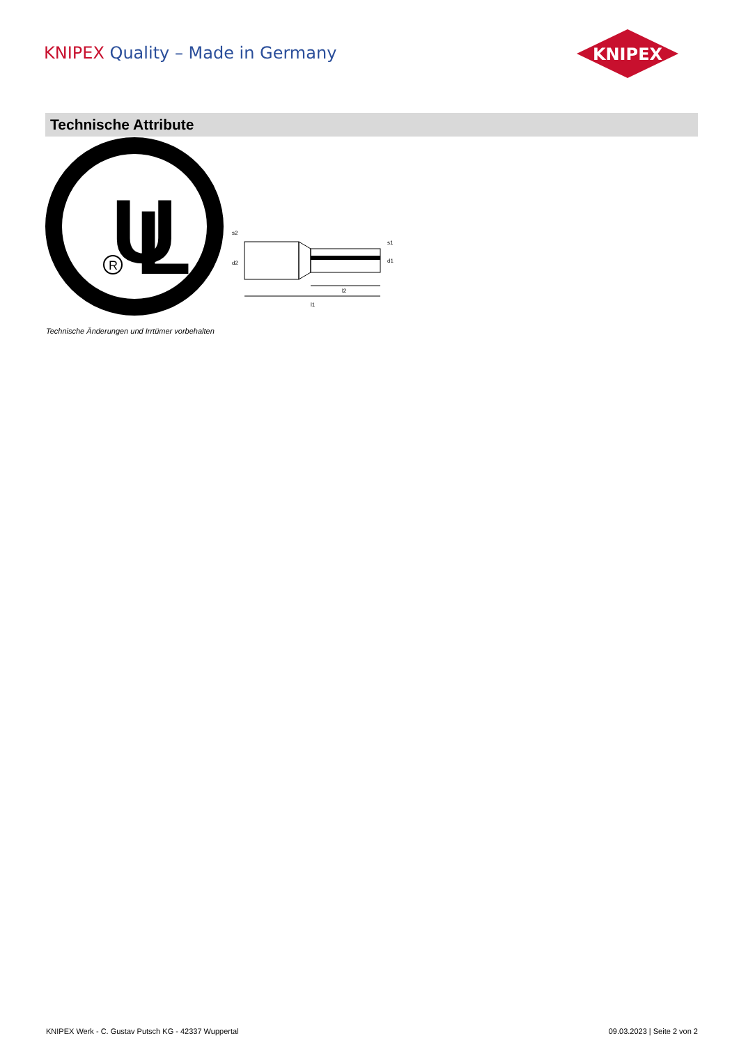KNIPEX Quality – Made in Germany
KNIPEX
Technische Attribute
U
L
R
s2
d2
s1
d1
l2
l1
Technische Änderungen und Irrtümer vorbehalten
KNIPEX Werk - C. Gustav Putsch KG - 42337 Wuppertal 09.03.2023 | Seite 2 von 2